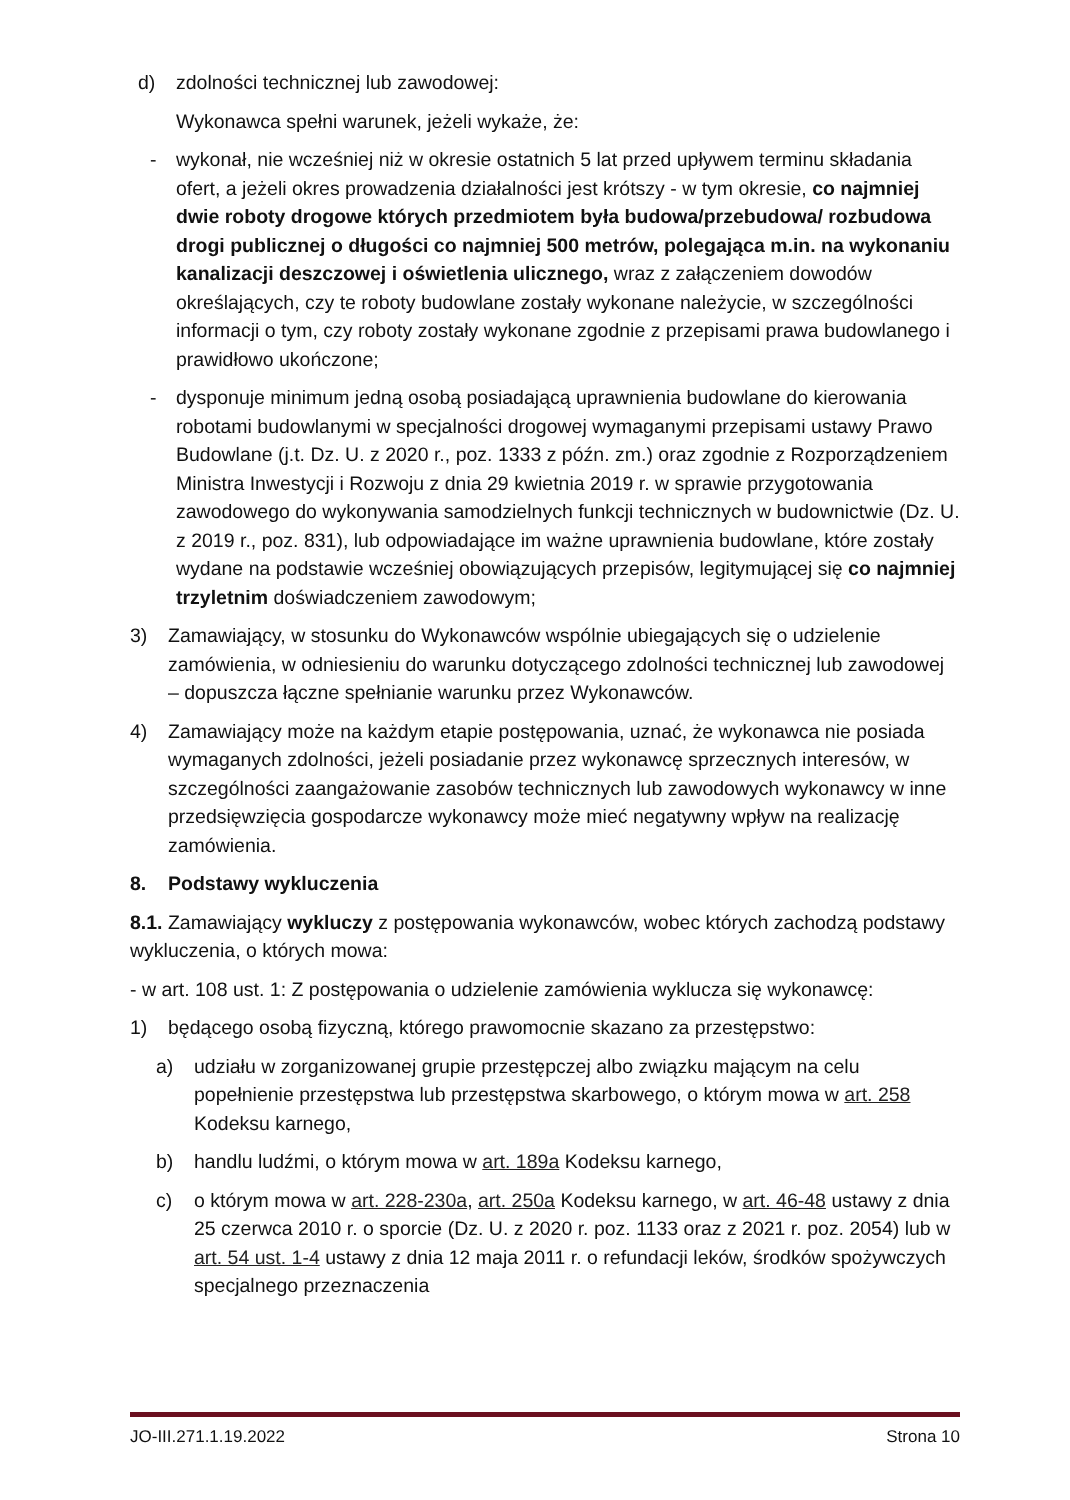d) zdolności technicznej lub zawodowej:
Wykonawca spełni warunek, jeżeli wykaże, że:
- wykonał, nie wcześniej niż w okresie ostatnich 5 lat przed upływem terminu składania ofert, a jeżeli okres prowadzenia działalności jest krótszy - w tym okresie, co najmniej dwie roboty drogowe których przedmiotem była budowa/przebudowa/ rozbudowa drogi publicznej o długości co najmniej 500 metrów, polegająca m.in. na wykonaniu kanalizacji deszczowej i oświetlenia ulicznego, wraz z załączeniem dowodów określających, czy te roboty budowlane zostały wykonane należycie, w szczególności informacji o tym, czy roboty zostały wykonane zgodnie z przepisami prawa budowlanego i prawidłowo ukończone;
- dysponuje minimum jedną osobą posiadającą uprawnienia budowlane do kierowania robotami budowlanymi w specjalności drogowej wymaganymi przepisami ustawy Prawo Budowlane (j.t. Dz. U. z 2020 r., poz. 1333 z późn. zm.) oraz zgodnie z Rozporządzeniem Ministra Inwestycji i Rozwoju z dnia 29 kwietnia 2019 r. w sprawie przygotowania zawodowego do wykonywania samodzielnych funkcji technicznych w budownictwie (Dz. U. z 2019 r., poz. 831), lub odpowiadające im ważne uprawnienia budowlane, które zostały wydane na podstawie wcześniej obowiązujących przepisów, legitymującej się co najmniej trzyletnim doświadczeniem zawodowym;
3) Zamawiający, w stosunku do Wykonawców wspólnie ubiegających się o udzielenie zamówienia, w odniesieniu do warunku dotyczącego zdolności technicznej lub zawodowej – dopuszcza łączne spełnianie warunku przez Wykonawców.
4) Zamawiający może na każdym etapie postępowania, uznać, że wykonawca nie posiada wymaganych zdolności, jeżeli posiadanie przez wykonawcę sprzecznych interesów, w szczególności zaangażowanie zasobów technicznych lub zawodowych wykonawcy w inne przedsięwzięcia gospodarcze wykonawcy może mieć negatywny wpływ na realizację zamówienia.
8. Podstawy wykluczenia
8.1. Zamawiający wykluczy z postępowania wykonawców, wobec których zachodzą podstawy wykluczenia, o których mowa:
- w art. 108 ust. 1: Z postępowania o udzielenie zamówienia wyklucza się wykonawcę:
1) będącego osobą fizyczną, którego prawomocnie skazano za przestępstwo:
a) udziału w zorganizowanej grupie przestępczej albo związku mającym na celu popełnienie przestępstwa lub przestępstwa skarbowego, o którym mowa w art. 258 Kodeksu karnego,
b) handlu ludźmi, o którym mowa w art. 189a Kodeksu karnego,
c) o którym mowa w art. 228-230a, art. 250a Kodeksu karnego, w art. 46-48 ustawy z dnia 25 czerwca 2010 r. o sporcie (Dz. U. z 2020 r. poz. 1133 oraz z 2021 r. poz. 2054) lub w art. 54 ust. 1-4 ustawy z dnia 12 maja 2011 r. o refundacji leków, środków spożywczych specjalnego przeznaczenia
JO-III.271.1.19.2022 Strona 10